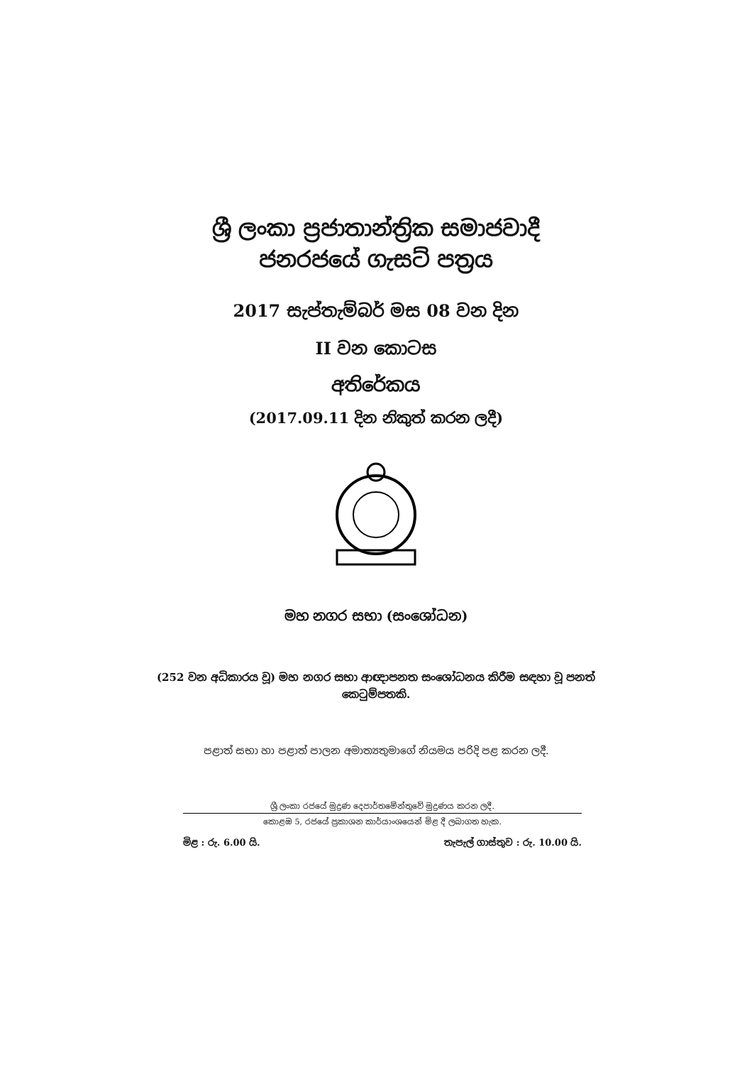ශ්‍රී ලංකා ප්‍රජාතාන්ත්‍රික සමාජවාදී
ජනරජයේ ගැසට් පත්‍රය
2017 සැප්තැම්බර් මස 08 වන දින
II වන කොටස
අතිරේකය
(2017.09.11 දින නිකුත් කරන ලදී)
මහ නගර සභා (සංශෝධන)
(252 වන අධිකාරය වූ) මහ නගර සභා ආඥාපනත සංශෝධනය කිරීම සඳහා වූ පනත්
කෙටුම්පතකි.
පළාත් සභා හා පළාත් පාලන අමාත්‍යතුමාගේ නියමය පරිදි පළ කරන ලදී.
ශ්‍රී ලංකා රජයේ මුද්‍රණ දෙපාර්තමේන්තුවේ මුද්‍රණය කරන ලදී.
කොළඹ 5, රජයේ ප්‍රකාශන කාර්යාංශයෙන් මිළ දී ලබාගත හැක.
මිළ : රු. 6.00 යි. තැපැල් ගාස්තුව : රු. 10.00 යි.